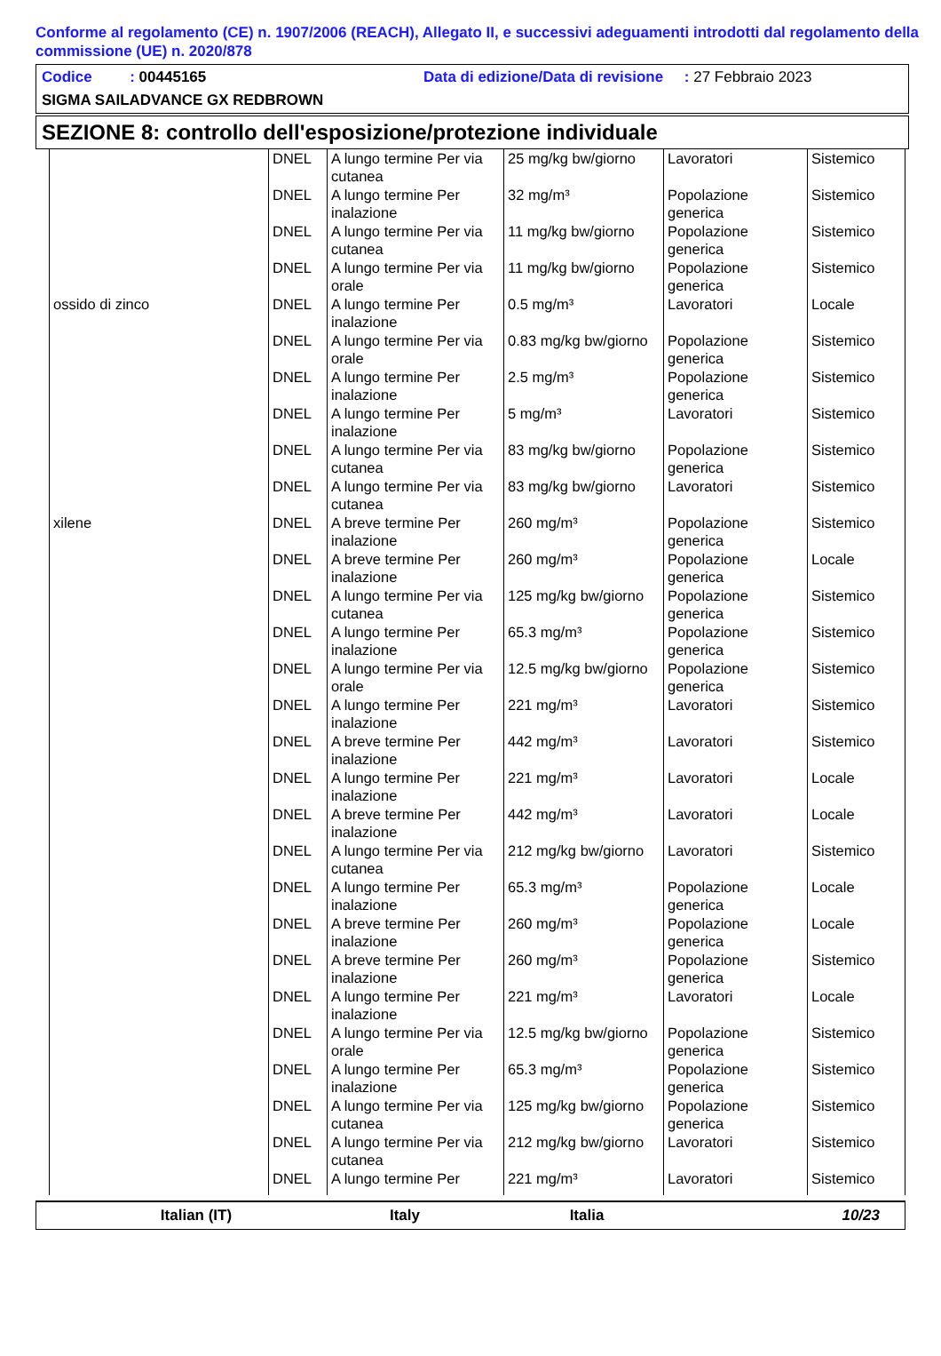Conforme al regolamento (CE) n. 1907/2006 (REACH), Allegato II, e successivi adeguamenti introdotti dal regolamento della commissione (UE) n. 2020/878
Codice : 00445165 Data di edizione/Data di revisione : 27 Febbraio 2023
SIGMA SAILADVANCE GX REDBROWN
SEZIONE 8: controllo dell'esposizione/protezione individuale
| | DNEL | A lungo termine Per via cutanea | 25 mg/kg bw/giorno | Lavoratori | Sistemico |
| | DNEL | A lungo termine Per inalazione | 32 mg/m³ | Popolazione generica | Sistemico |
| | DNEL | A lungo termine Per via cutanea | 11 mg/kg bw/giorno | Popolazione generica | Sistemico |
| | DNEL | A lungo termine Per via orale | 11 mg/kg bw/giorno | Popolazione generica | Sistemico |
| ossido di zinco | DNEL | A lungo termine Per inalazione | 0.5 mg/m³ | Lavoratori | Locale |
| | DNEL | A lungo termine Per via orale | 0.83 mg/kg bw/giorno | Popolazione generica | Sistemico |
| | DNEL | A lungo termine Per inalazione | 2.5 mg/m³ | Popolazione generica | Sistemico |
| | DNEL | A lungo termine Per inalazione | 5 mg/m³ | Lavoratori | Sistemico |
| | DNEL | A lungo termine Per via cutanea | 83 mg/kg bw/giorno | Popolazione generica | Sistemico |
| | DNEL | A lungo termine Per via cutanea | 83 mg/kg bw/giorno | Lavoratori | Sistemico |
| xilene | DNEL | A breve termine Per inalazione | 260 mg/m³ | Popolazione generica | Sistemico |
| | DNEL | A breve termine Per inalazione | 260 mg/m³ | Popolazione generica | Locale |
| | DNEL | A lungo termine Per via cutanea | 125 mg/kg bw/giorno | Popolazione generica | Sistemico |
| | DNEL | A lungo termine Per inalazione | 65.3 mg/m³ | Popolazione generica | Sistemico |
| | DNEL | A lungo termine Per via orale | 12.5 mg/kg bw/giorno | Popolazione generica | Sistemico |
| | DNEL | A lungo termine Per inalazione | 221 mg/m³ | Lavoratori | Sistemico |
| | DNEL | A breve termine Per inalazione | 442 mg/m³ | Lavoratori | Sistemico |
| | DNEL | A lungo termine Per inalazione | 221 mg/m³ | Lavoratori | Locale |
| | DNEL | A breve termine Per inalazione | 442 mg/m³ | Lavoratori | Locale |
| | DNEL | A lungo termine Per via cutanea | 212 mg/kg bw/giorno | Lavoratori | Sistemico |
| | DNEL | A lungo termine Per inalazione | 65.3 mg/m³ | Popolazione generica | Locale |
| | DNEL | A breve termine Per inalazione | 260 mg/m³ | Popolazione generica | Locale |
| | DNEL | A breve termine Per inalazione | 260 mg/m³ | Popolazione generica | Sistemico |
| | DNEL | A lungo termine Per inalazione | 221 mg/m³ | Lavoratori | Locale |
| | DNEL | A lungo termine Per via orale | 12.5 mg/kg bw/giorno | Popolazione generica | Sistemico |
| | DNEL | A lungo termine Per inalazione | 65.3 mg/m³ | Popolazione generica | Sistemico |
| | DNEL | A lungo termine Per via cutanea | 125 mg/kg bw/giorno | Popolazione generica | Sistemico |
| | DNEL | A lungo termine Per via cutanea | 212 mg/kg bw/giorno | Lavoratori | Sistemico |
| | DNEL | A lungo termine Per | 221 mg/m³ | Lavoratori | Sistemico |
Italian (IT) Italy Italia 10/23